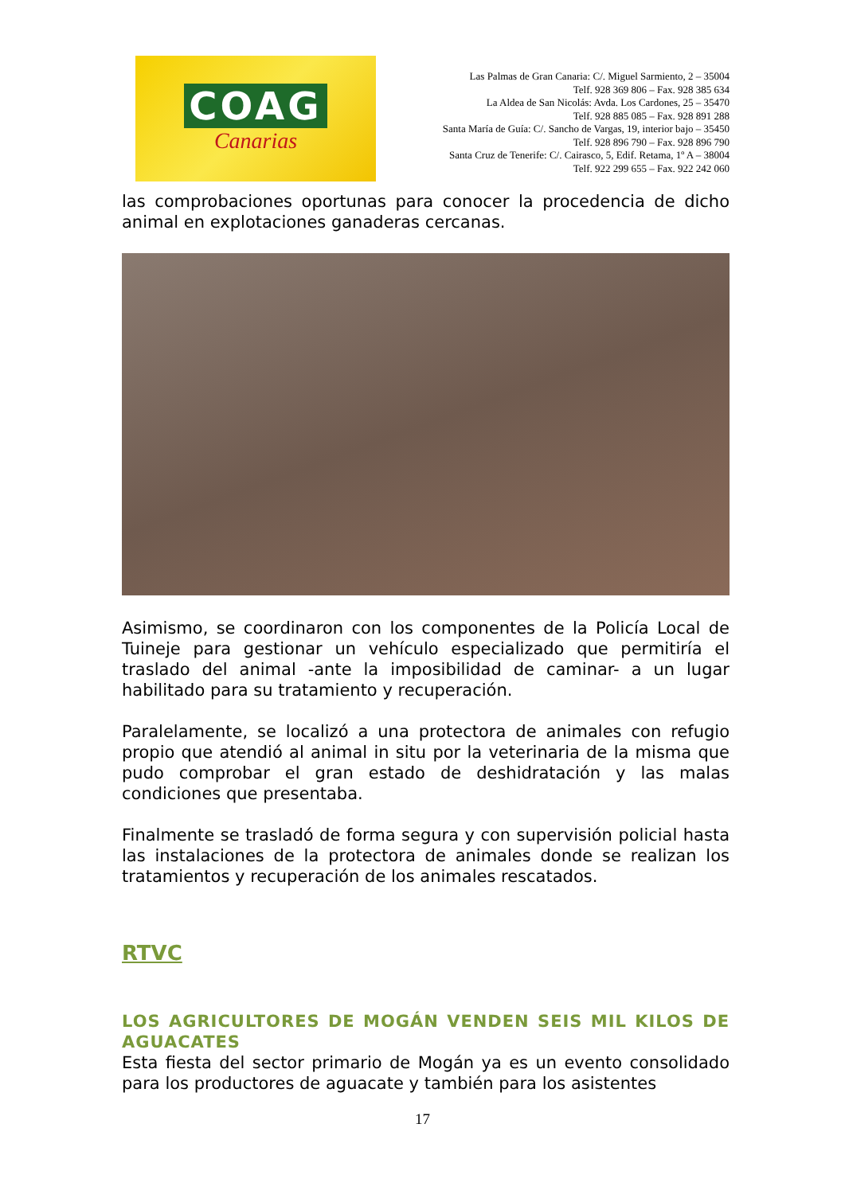COAG
Canarias
Las Palmas de Gran Canaria: C/. Miguel Sarmiento, 2 – 35004
Telf. 928 369 806 – Fax. 928 385 634
La Aldea de San Nicolás: Avda. Los Cardones, 25 – 35470
Telf. 928 885 085 – Fax. 928 891 288
Santa María de Guía: C/. Sancho de Vargas, 19, interior bajo – 35450
Telf. 928 896 790 – Fax. 928 896 790
Santa Cruz de Tenerife: C/. Cairasco, 5, Edif. Retama, 1º A – 38004
Telf. 922 299 655 – Fax. 922 242 060
las comprobaciones oportunas para conocer la procedencia de dicho animal en explotaciones ganaderas cercanas.
Asimismo, se coordinaron con los componentes de la Policía Local de Tuineje para gestionar un vehículo especializado que permitiría el traslado del animal -ante la imposibilidad de caminar- a un lugar habilitado para su tratamiento y recuperación.
Paralelamente, se localizó a una protectora de animales con refugio propio que atendió al animal in situ por la veterinaria de la misma que pudo comprobar el gran estado de deshidratación y las malas condiciones que presentaba.
Finalmente se trasladó de forma segura y con supervisión policial hasta las instalaciones de la protectora de animales donde se realizan los tratamientos y recuperación de los animales rescatados.
RTVC
LOS AGRICULTORES DE MOGÁN VENDEN SEIS MIL KILOS DE AGUACATES
Esta fiesta del sector primario de Mogán ya es un evento consolidado para los productores de aguacate y también para los asistentes
17